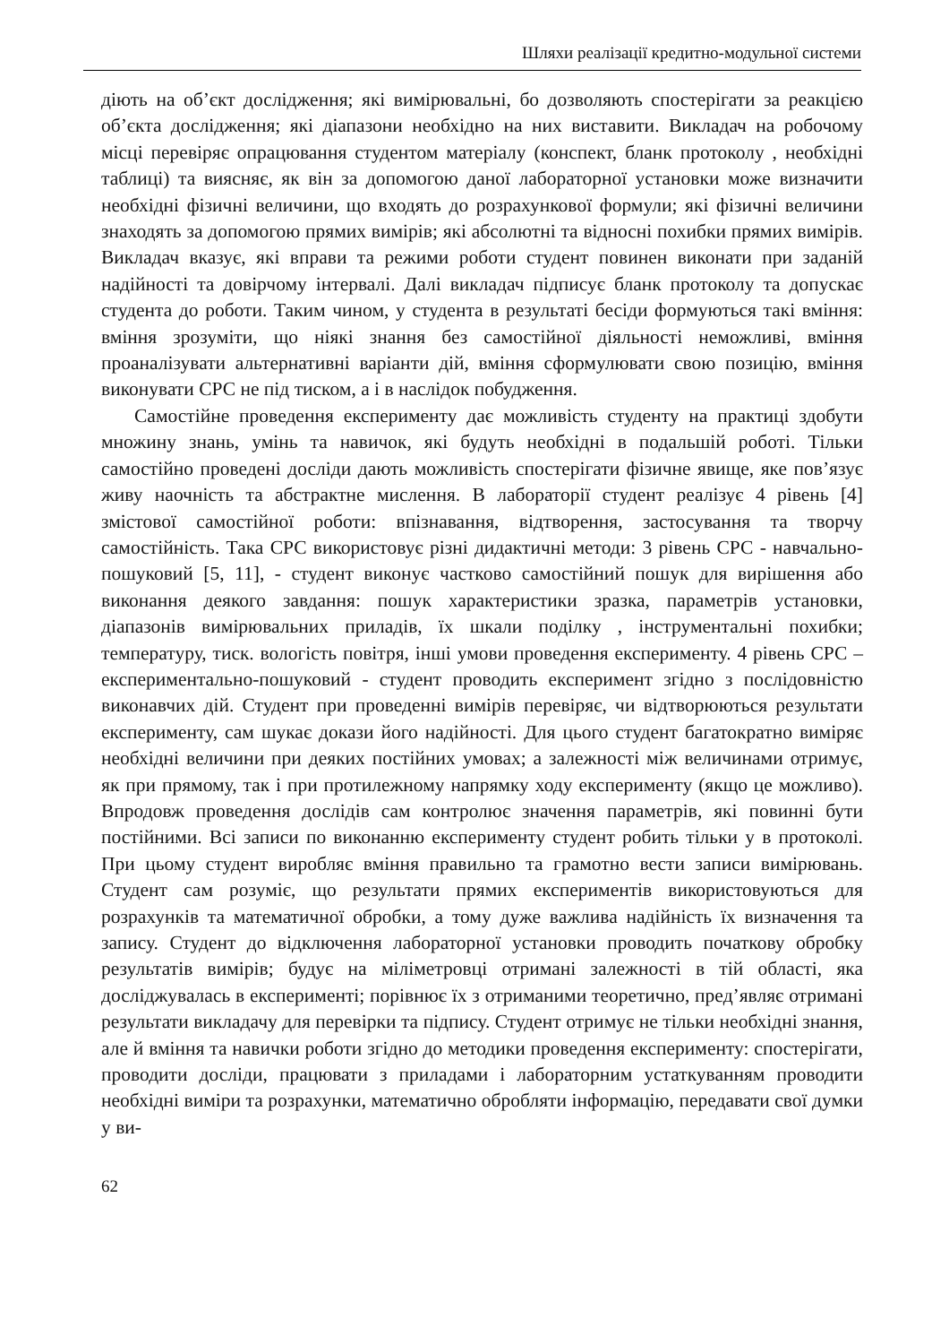Шляхи реалізації кредитно-модульної системи
діють на об’єкт дослідження; які вимірювальні, бо дозволяють спостерігати за реакцією об’єкта дослідження; які діапазони необхідно на них виставити. Викладач на робочому місці перевіряє опрацювання студентом матеріалу (конспект, бланк протоколу , необхідні таблиці) та виясняє, як він за допомогою даної лабораторної установки може визначити необхідні фізичні величини, що входять до розрахункової формули; які фізичні величини знаходять за допомогою прямих вимірів; які абсолютні та відносні похибки прямих вимірів. Викладач вказує, які вправи та режими роботи студент повинен виконати при заданій надійності та довірчому інтервалі. Далі викладач підписує бланк протоколу та допускає студента до роботи. Таким чином, у студента в результаті бесіди формуються такі вміння: вміння зрозуміти, що ніякі знання без самостійної діяльності неможливі, вміння проаналізувати альтернативні варіанти дій, вміння сформулювати свою позицію, вміння виконувати СРС не під тиском, а і в наслідок побудження.
Самостійне проведення експерименту дає можливість студенту на практиці здобути множину знань, умінь та навичок, які будуть необхідні в подальшій роботі. Тільки самостійно проведені досліди дають можливість спостерігати фізичне явище, яке пов’язує живу наочність та абстрактне мислення. В лабораторії студент реалізує 4 рівень [4] змістової самостійної роботи: впізнавання, відтворення, застосування та творчу самостійність. Така СРС використовує різні дидактичні методи: 3 рівень СРС - навчально-пошуковий [5, 11], - студент виконує частково самостійний пошук для вирішення або виконання деякого завдання: пошук характеристики зразка, параметрів установки, діапазонів вимірювальних приладів, їх шкали поділку , інструментальні похибки; температуру, тиск. вологість повітря, інші умови проведення експерименту. 4 рівень СРС – експериментально-пошуковий - студент проводить експеримент згідно з послідовністю виконавчих дій. Студент при проведенні вимірів перевіряє, чи відтворюються результати експерименту, сам шукає докази його надійності. Для цього студент багатократно виміряє необхідні величини при деяких постійних умовах; а залежності між величинами отримує, як при прямому, так і при протилежному напрямку ходу експерименту (якщо це можливо). Впродовж проведення дослідів сам контролює значення параметрів, які повинні бути постійними. Всі записи по виконанню експерименту студент робить тільки у в протоколі. При цьому студент виробляє вміння правильно та грамотно вести записи вимірювань. Студент сам розуміє, що результати прямих експериментів використовуються для розрахунків та математичної обробки, а тому дуже важлива надійність їх визначення та запису. Студент до відключення лабораторної установки проводить початкову обробку результатів вимірів; будує на міліметровці отримані залежності в тій області, яка досліджувалась в експерименті; порівнює їх з отриманими теоретично, пред’являє отримані результати викладачу для перевірки та підпису. Студент отримує не тільки необхідні знання, але й вміння та навички роботи згідно до методики проведення експерименту: спостерігати, проводити досліди, працювати з приладами і лабораторним устаткуванням проводити необхідні виміри та розрахунки, математично обробляти інформацію, передавати свої думки у ви-
62